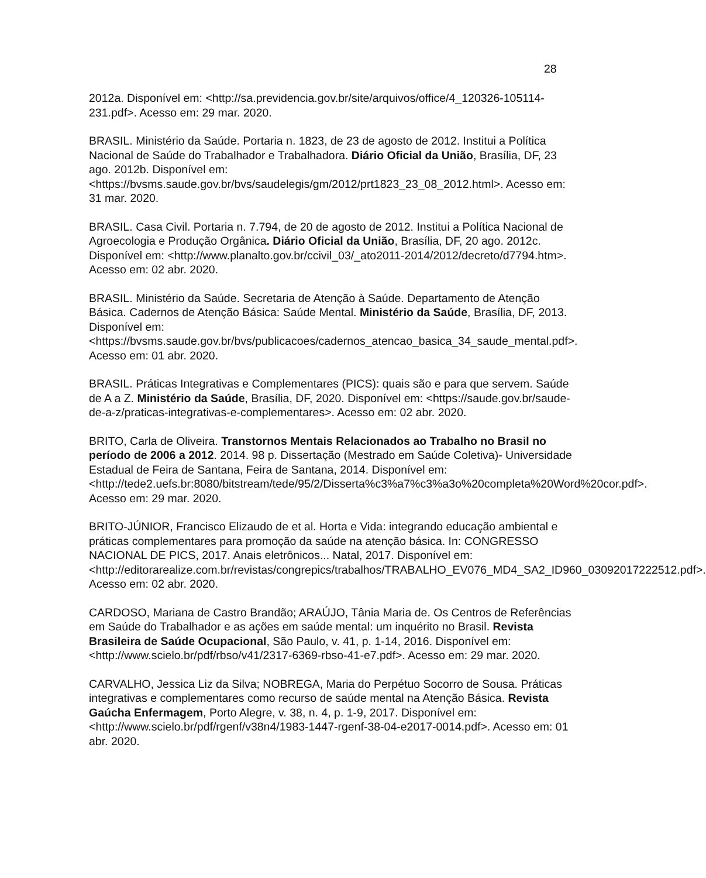28
2012a. Disponível em: <http://sa.previdencia.gov.br/site/arquivos/office/4_120326-105114-231.pdf>. Acesso em: 29 mar. 2020.
BRASIL. Ministério da Saúde. Portaria n. 1823, de 23 de agosto de 2012. Institui a Política Nacional de Saúde do Trabalhador e Trabalhadora. Diário Oficial da União, Brasília, DF, 23 ago. 2012b. Disponível em: <https://bvsms.saude.gov.br/bvs/saudelegis/gm/2012/prt1823_23_08_2012.html>. Acesso em: 31 mar. 2020.
BRASIL. Casa Civil. Portaria n. 7.794, de 20 de agosto de 2012. Institui a Política Nacional de Agroecologia e Produção Orgânica. Diário Oficial da União, Brasília, DF, 20 ago. 2012c. Disponível em: <http://www.planalto.gov.br/ccivil_03/_ato2011-2014/2012/decreto/d7794.htm>. Acesso em: 02 abr. 2020.
BRASIL. Ministério da Saúde. Secretaria de Atenção à Saúde. Departamento de Atenção Básica. Cadernos de Atenção Básica: Saúde Mental. Ministério da Saúde, Brasília, DF, 2013. Disponível em: <https://bvsms.saude.gov.br/bvs/publicacoes/cadernos_atencao_basica_34_saude_mental.pdf>. Acesso em: 01 abr. 2020.
BRASIL. Práticas Integrativas e Complementares (PICS): quais são e para que servem. Saúde de A a Z. Ministério da Saúde, Brasília, DF, 2020. Disponível em: <https://saude.gov.br/saude-de-a-z/praticas-integrativas-e-complementares>. Acesso em: 02 abr. 2020.
BRITO, Carla de Oliveira. Transtornos Mentais Relacionados ao Trabalho no Brasil no período de 2006 a 2012. 2014. 98 p. Dissertação (Mestrado em Saúde Coletiva)- Universidade Estadual de Feira de Santana, Feira de Santana, 2014. Disponível em: <http://tede2.uefs.br:8080/bitstream/tede/95/2/Disserta%c3%a7%c3%a3o%20completa%20Word%20cor.pdf>. Acesso em: 29 mar. 2020.
BRITO-JÚNIOR, Francisco Elizaudo de et al. Horta e Vida: integrando educação ambiental e práticas complementares para promoção da saúde na atenção básica. In: CONGRESSO NACIONAL DE PICS, 2017. Anais eletrônicos... Natal, 2017. Disponível em: <http://editorarealize.com.br/revistas/congrepics/trabalhos/TRABALHO_EV076_MD4_SA2_ID960_03092017222512.pdf>. Acesso em: 02 abr. 2020.
CARDOSO, Mariana de Castro Brandão; ARAÚJO, Tânia Maria de. Os Centros de Referências em Saúde do Trabalhador e as ações em saúde mental: um inquérito no Brasil. Revista Brasileira de Saúde Ocupacional, São Paulo, v. 41, p. 1-14, 2016. Disponível em: <http://www.scielo.br/pdf/rbso/v41/2317-6369-rbso-41-e7.pdf>. Acesso em: 29 mar. 2020.
CARVALHO, Jessica Liz da Silva; NOBREGA, Maria do Perpétuo Socorro de Sousa. Práticas integrativas e complementares como recurso de saúde mental na Atenção Básica. Revista Gaúcha Enfermagem, Porto Alegre, v. 38, n. 4, p. 1-9, 2017. Disponível em: <http://www.scielo.br/pdf/rgenf/v38n4/1983-1447-rgenf-38-04-e2017-0014.pdf>. Acesso em: 01 abr. 2020.